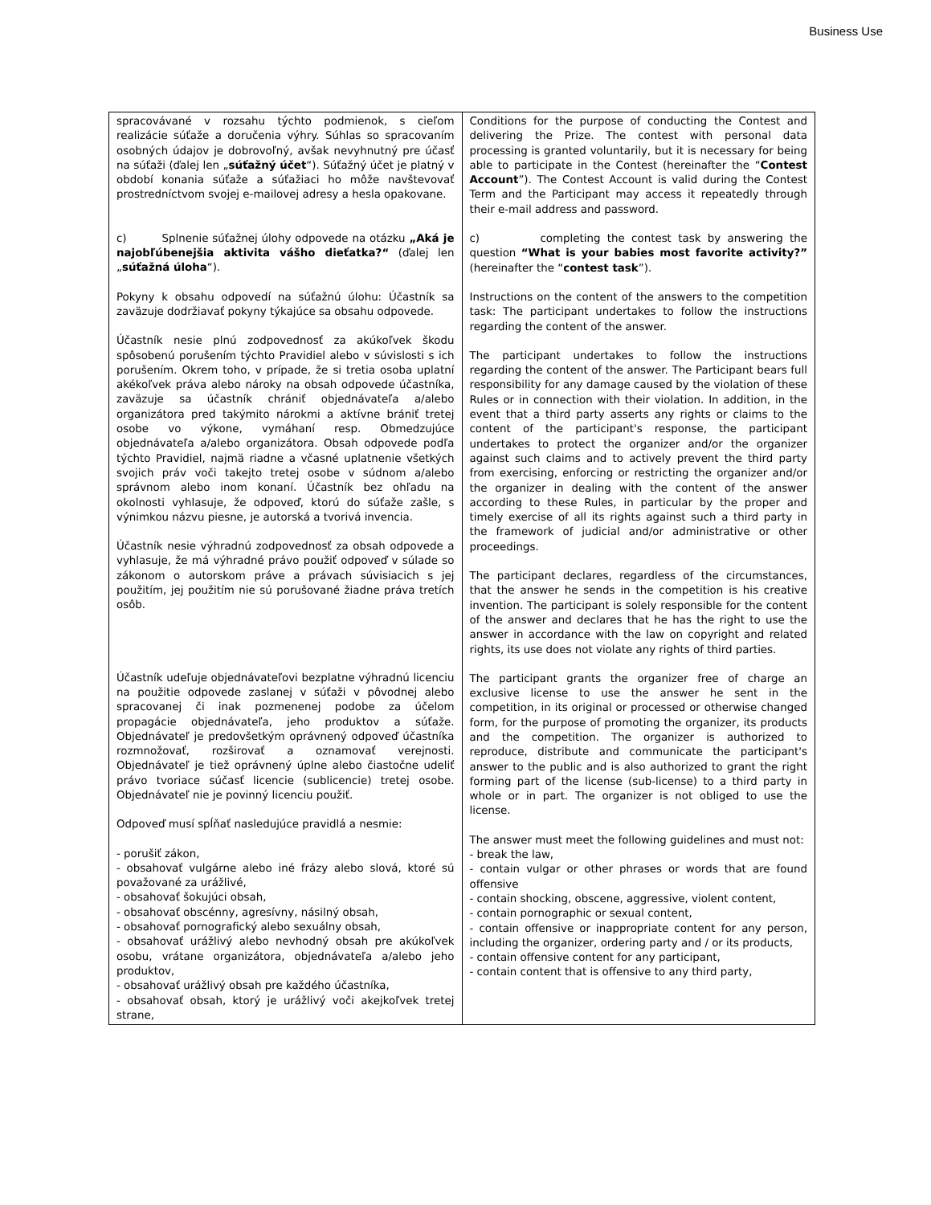Business Use
| spracovávané v rozsahu týchto podmienok, s cieľom realizácie súťaže a doručenia výhry. Súhlas so spracovaním osobných údajov je dobrovoľný, avšak nevyhnutný pre účasť na súťaži (ďalej len „ súťažný účet “). Súťažný účet je platný v období konania súťaže a súťažiaci ho môže navštevovať prostredníctvom svojej e-mailovej adresy a hesla opakovane. c) Splnenie súťažnej úlohy odpovede na otázku „Aká je najobľúbenejšia aktivita vášho dieťatka?“ (ďalej len „ súťažná úloha “). Pokyny k obsahu odpovedí na súťažnú úlohu: Účastník sa zaväzuje dodržiavať pokyny týkajúce sa obsahu odpovede. Účastník nesie plnú zodpovednosť za akúkoľvek škodu spôsobenú porušením týchto Pravidiel alebo v súvislosti s ich porušením. Okrem toho, v prípade, že si tretia osoba uplatní akékoľvek práva alebo nároky na obsah odpovede účastníka, zaväzuje sa účastník chrániť objednávateľa a/alebo organizátora pred takýmito nárokmi a aktívne brániť tretej osobe vo výkone, vymáhaní resp. Obmedzujúce objednávateľa a/alebo organizátora. Obsah odpovede podľa týchto Pravidiel, najmä riadne a včasné uplatnenie všetkých svojich práv voči takejto tretej osobe v súdnom a/alebo správnom alebo inom konaní. Účastník bez ohľadu na okolnosti vyhlasuje, že odpoveď, ktorú do súťaže zašle, s výnimkou názvu piesne, je autorská a tvorivá invencia. Účastník nesie výhradnú zodpovednosť za obsah odpovede a vyhlasuje, že má výhradné právo použiť odpoveď v súlade so zákonom o autorskom práve a právach súvisiacich s jej použitím, jej použitím nie sú porušované žiadne práva tretích osôb. Účastník udeľuje objednávateľovi bezplatne výhradnú licenciu na použitie odpovede zaslanej v súťaži v pôvodnej alebo spracovanej či inak pozmenenej podobe za účelom propagácie objednávateľa, jeho produktov a súťaže. Objednávateľ je predovšetkým oprávnený odpoveď účastníka rozmnožovať, rozširovať a oznamovať verejnosti. Objednávateľ je tiež oprávnený úplne alebo čiastočne udeliť právo tvoriace súčasť licencie (sublicencie) tretej osobe. Objednávateľ nie je povinný licenciu použiť. Odpoveď musí spĺňať nasledujúce pravidlá a nesmie: - porušiť zákon, - obsahovať vulgárne alebo iné frázy alebo slová, ktoré sú považované za urážlivé, - obsahovať šokujúci obsah, - obsahovať obscénny, agresívny, násilný obsah, - obsahovať pornografický alebo sexuálny obsah, - obsahovať urážlivý alebo nevhodný obsah pre akúkoľvek osobu, vrátane organizátora, objednávateľa a/alebo jeho produktov, - obsahovať urážlivý obsah pre každého účastníka, - obsahovať obsah, ktorý je urážlivý voči akejkoľvek tretej strane, | Conditions for the purpose of conducting the Contest and delivering the Prize. The contest with personal data processing is granted voluntarily, but it is necessary for being able to participate in the Contest (hereinafter the “ Contest Account ”). The Contest Account is valid during the Contest Term and the Participant may access it repeatedly through their e-mail address and password. c) completing the contest task by answering the question “What is your babies most favorite activity?” (hereinafter the “ contest task ”). Instructions on the content of the answers to the competition task: The participant undertakes to follow the instructions regarding the content of the answer. The participant undertakes to follow the instructions regarding the content of the answer. The Participant bears full responsibility for any damage caused by the violation of these Rules or in connection with their violation. In addition, in the event that a third party asserts any rights or claims to the content of the participant's response, the participant undertakes to protect the organizer and/or the organizer against such claims and to actively prevent the third party from exercising, enforcing or restricting the organizer and/or the organizer in dealing with the content of the answer according to these Rules, in particular by the proper and timely exercise of all its rights against such a third party in the framework of judicial and/or administrative or other proceedings. The participant declares, regardless of the circumstances, that the answer he sends in the competition is his creative invention. The participant is solely responsible for the content of the answer and declares that he has the right to use the answer in accordance with the law on copyright and related rights, its use does not violate any rights of third parties. The participant grants the organizer free of charge an exclusive license to use the answer he sent in the competition, in its original or processed or otherwise changed form, for the purpose of promoting the organizer, its products and the competition. The organizer is authorized to reproduce, distribute and communicate the participant's answer to the public and is also authorized to grant the right forming part of the license (sub-license) to a third party in whole or in part. The organizer is not obliged to use the license. The answer must meet the following guidelines and must not: - break the law, - contain vulgar or other phrases or words that are found offensive - contain shocking, obscene, aggressive, violent content, - contain pornographic or sexual content, - contain offensive or inappropriate content for any person, including the organizer, ordering party and / or its products, - contain offensive content for any participant, - contain content that is offensive to any third party, |